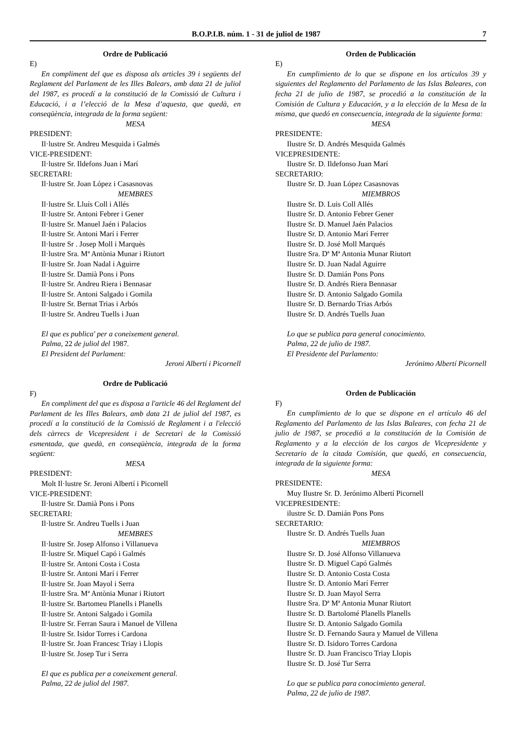B.O.P.I.B. núm. 1 - 31 de juliol de 1987 7
Ordre de Publicació
E)
En compliment del que es disposa als articles 39 i següents del Reglament del Parlament de les Illes Balears, amb data 21 de juliol del 1987, es procedí a la constitució de la Comissió de Cultura i Educació, i a l’elecció de la Mesa d’aquesta, que quedà, en conseqüència, integrada de la forma següent:
MESA
PRESIDENT:
Il·lustre Sr. Andreu Mesquida i Galmés
VICE-PRESIDENT:
Il·lustre Sr. Ildefons Juan i Marí
SECRETARI:
Il·lustre Sr. Joan López i Casasnovas
MEMBRES
Il·lustre Sr. Lluís Coll i Allés
Il·lustre Sr. Antoni Febrer i Gener
Il·lustre Sr. Manuel Jaén i Palacios
Il·lustre Sr. Antoni Marí i Ferrer
Il·lustre Sr . Josep Moll i Marquès
Il·lustre Sra. Mª Antònia Munar i Riutort
Il·lustre Sr. Joan Nadal i Aguirre
Il·lustre Sr. Damià Pons i Pons
Il·lustre Sr. Andreu Riera i Bennasar
Il·lustre Sr. Antoni Salgado i Gomila
Il·lustre Sr. Bernat Trias i Arbós
Il·lustre Sr. Andreu Tuells i Juan
El que es publica' per a coneixement general.
Palma, 22 de juliol del 1987.
El President del Parlament:
Jeroni Albertí i Picornell
Ordre de Publicació
F)
En compliment del que es disposa a l'article 46 del Reglament del Parlament de les Illes Balears, amb data 21 de juliol del 1987, es procedí a la constitució de la Comissió de Reglament i a l'elecció dels càrrecs de Vicepresident i de Secretari de la Comissió esmentada, que quedà, en conseqüència, integrada de la forma següent:
MESA
PRESIDENT:
Molt Il·lustre Sr. Jeroni Albertí i Picornell
VICE-PRESIDENT:
Il·lustre Sr. Damià Pons i Pons
SECRETARI:
Il·lustre Sr. Andreu Tuells i Juan
MEMBRES
Il·lustre Sr. Josep Alfonso i Villanueva
Il·lustre Sr. Miquel Capó i Galmés
Il·lustre Sr. Antoni Costa i Costa
Il·lustre Sr. Antoni Marí i Ferrer
Il·lustre Sr. Joan Mayol i Serra
Il·lustre Sra. Mª Antònia Munar i Riutort
Il·lustre Sr. Bartomeu Planells i Planells
Il·lustre Sr. Antoni Salgado i Gomila
Il·lustre Sr. Ferran Saura i Manuel de Villena
Il·lustre Sr. Isidor Torres i Cardona
Il·lustre Sr. Joan Francesc Triay i Llopis
Il·lustre Sr. Josep Tur i Serra
El que es publica per a coneixement general.
Palma, 22 de juliol del 1987.
Orden de Publicación
E)
En cumplimiento de lo que se dispone en los artículos 39 y siguientes del Reglamento del Parlamento de las Islas Baleares, con fecha 21 de julio de 1987, se procedió a la constitución de la Comisión de Cultura y Educación, y a la elección de la Mesa de la misma, que quedó en consecuencia, integrada de la siguiente forma:
MESA
PRESIDENTE:
Ilustre Sr. D. Andrés Mesquida Galmés
VICEPRESIDENTE:
Ilustre Sr. D. Ildefonso Juan Marí
SECRETARIO:
Ilustre Sr. D. Juan López Casasnovas
MIEMBROS
Ilustre Sr. D. Luis Coll Allés
Ilustre Sr. D. Antonio Febrer Gener
Ilustre Sr. D. Manuel Jaén Palacios
Ilustre Sr. D. Antonio Marí Ferrer
Ilustre Sr. D. José Moll Marqués
Ilustre Sra. Dª Mª Antonia Munar Riutort
Ilustre Sr. D. Juan Nadal Aguirre
Ilustre Sr. D. Damián Pons Pons
Ilustre Sr. D. Andrés Riera Bennasar
Ilustre Sr. D. Antonio Salgado Gomila
Ilustre Sr. D. Bernardo Trias Arbós
Ilustre Sr. D. Andrés Tuells Juan
Lo que se publica para general conocimiento.
Palma, 22 de julio de 1987.
El Presidente del Parlamento:
Jerónimo Albertí Picornell
Orden de Publicación
F)
En cumplimiento de lo que se dispone en el artículo 46 del Reglamento del Parlamento de las Islas Baleares, con fecha 21 de julio de 1987, se procedió a la constitución de la Comisión de Reglamento y a la elección de los cargos de Vicepresidente y Secretario de la citada Comisión, que quedó, en consecuencia, integrada de la siguiente forma:
MESA
PRESIDENTE:
Muy Ilustre Sr. D. Jerónimo Albertí Picornell
VICEPRESIDENTE:
ilustre Sr. D. Damián Pons Pons
SECRETARIO:
Ilustre Sr. D. Andrés Tuells Juan
MIEMBROS
Ilustre Sr. D. José Alfonso Villanueva
Ilustre Sr. D. Miguel Capó Galmés
Ilustre Sr. D. Antonio Costa Costa
Ilustre Sr. D. Antonio Marí Ferrer
Ilustre Sr. D. Juan Mayol Serra
Ilustre Sra. Dª Mª Antonia Munar Riutort
Ilustre Sr. D. Bartolomé Planells Planells
Ilustre Sr. D. Antonio Salgado Gomila
Ilustre Sr. D. Fernando Saura y Manuel de Villena
Ilustre Sr. D. Isidoro Torres Cardona
Ilustre Sr. D. Juan Francisco Triay Llopis
Ilustre Sr. D. José Tur Serra
Lo que se publica para conocimiento general.
Palma, 22 de julio de 1987.